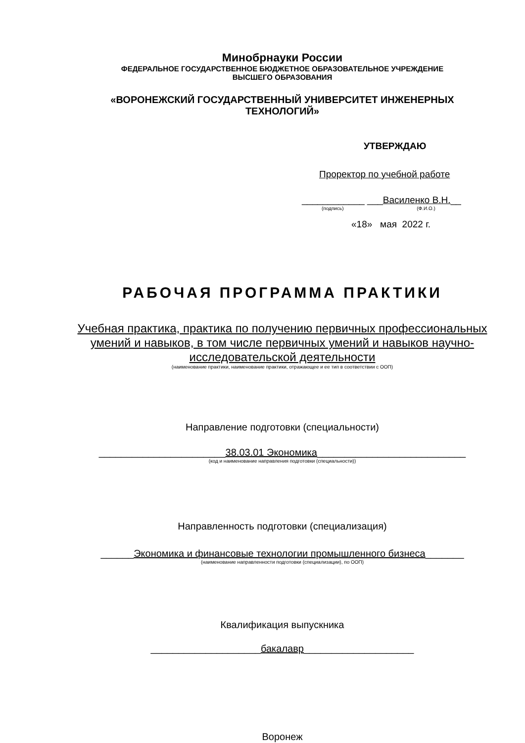Минобрнауки России
ФЕДЕРАЛЬНОЕ ГОСУДАРСТВЕННОЕ БЮДЖЕТНОЕ ОБРАЗОВАТЕЛЬНОЕ УЧРЕЖДЕНИЕ
ВЫСШЕГО ОБРАЗОВАНИЯ
«ВОРОНЕЖСКИЙ ГОСУДАРСТВЕННЫЙ УНИВЕРСИТЕТ ИНЖЕНЕРНЫХ
ТЕХНОЛОГИЙ»
УТВЕРЖДАЮ
Проректор по учебной работе
____________ ___Василенко В.Н.__
(подпись) (Ф.И.О.)
«18» мая 2022 г.
РАБОЧАЯ ПРОГРАММА ПРАКТИКИ
Учебная практика, практика по получению первичных профессиональных
умений и навыков, в том числе первичных умений и навыков научно-
исследовательской деятельности
(наименование практики, наименование практики, отражающее и ее тип в соответствии с ООП)
Направление подготовки (специальности)
_______________________38.03.01 Экономика___________________________
(код и наименование направления подготовки (специальности))
Направленность подготовки (специализация)
______Экономика и финансовые технологии промышленного бизнеса_______
(наименование направленности подготовки (специализации), по ООП)
Квалификация выпускника
____________________бакалавр____________________
Воронеж